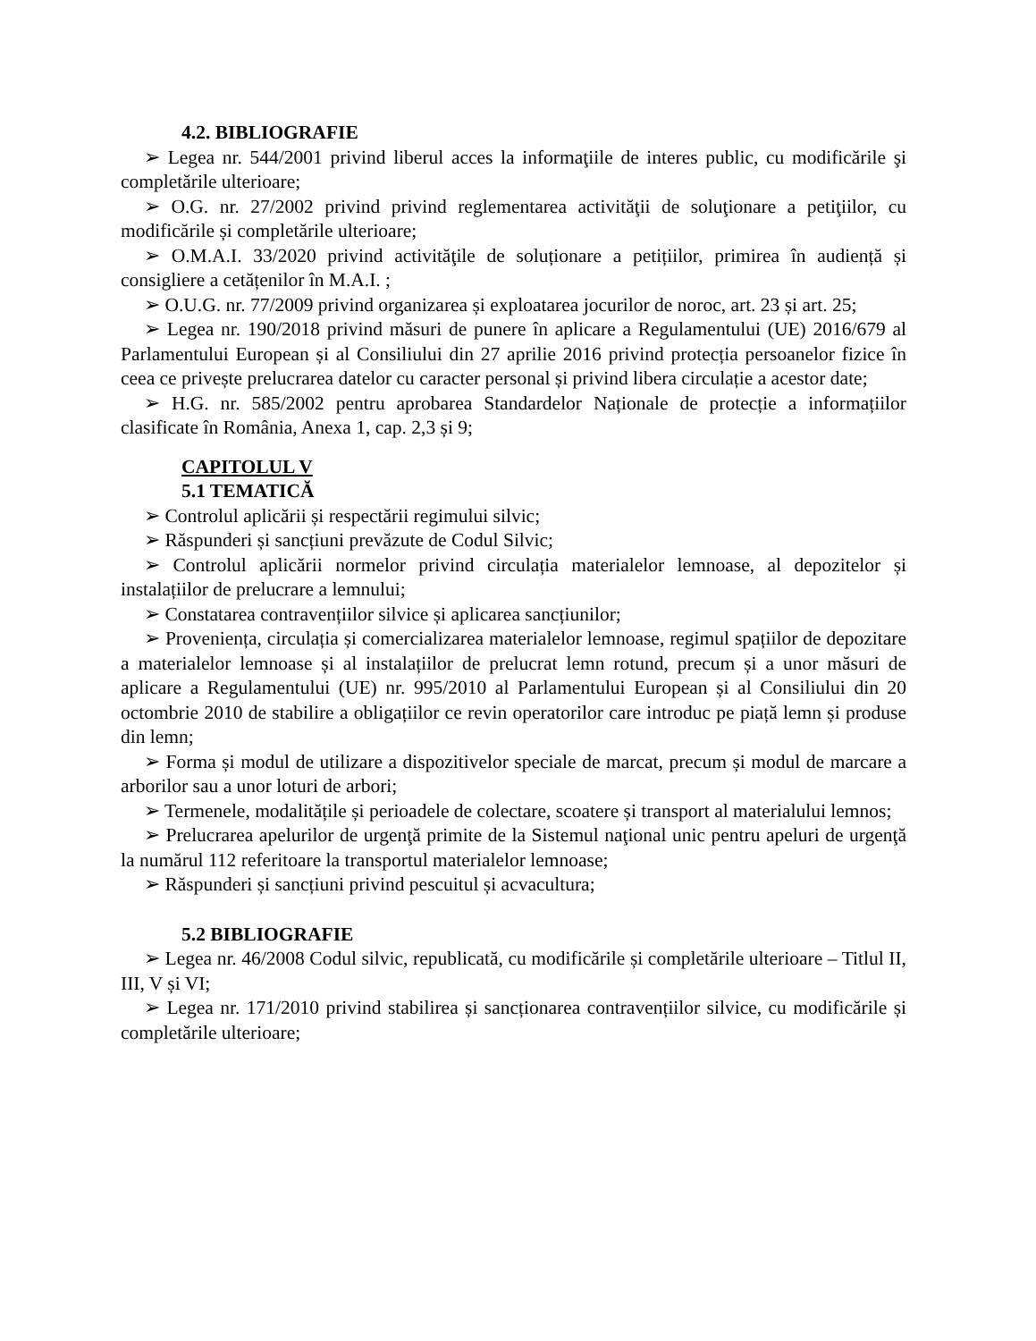4.2. BIBLIOGRAFIE
➢ Legea nr. 544/2001 privind liberul acces la informaţiile de interes public, cu modificările şi completările ulterioare;
➢ O.G. nr. 27/2002 privind privind reglementarea activităţii de soluţionare a petiţiilor, cu modificările și completările ulterioare;
➢ O.M.A.I. 33/2020 privind activităţile de soluționare a petițiilor, primirea în audiență și consigliere a cetățenilor în M.A.I. ;
➢ O.U.G. nr. 77/2009 privind organizarea și exploatarea jocurilor de noroc, art. 23 și art. 25;
➢ Legea nr. 190/2018 privind măsuri de punere în aplicare a Regulamentului (UE) 2016/679 al Parlamentului European și al Consiliului din 27 aprilie 2016 privind protecția persoanelor fizice în ceea ce privește prelucrarea datelor cu caracter personal și privind libera circulație a acestor date;
➢ H.G. nr. 585/2002 pentru aprobarea Standardelor Naționale de protecție a informațiilor clasificate în România, Anexa 1, cap. 2,3 și 9;
CAPITOLUL V
5.1 TEMATICĂ
➢ Controlul aplicării și respectării regimului silvic;
➢ Răspunderi și sancțiuni prevăzute de Codul Silvic;
➢ Controlul aplicării normelor privind circulația materialelor lemnoase, al depozitelor și instalațiilor de prelucrare a lemnului;
➢ Constatarea contravențiilor silvice și aplicarea sancțiunilor;
➢ Proveniența, circulația și comercializarea materialelor lemnoase, regimul spațiilor de depozitare a materialelor lemnoase și al instalațiilor de prelucrat lemn rotund, precum și a unor măsuri de aplicare a Regulamentului (UE) nr. 995/2010 al Parlamentului European și al Consiliului din 20 octombrie 2010 de stabilire a obligațiilor ce revin operatorilor care introduc pe piață lemn și produse din lemn;
➢ Forma și modul de utilizare a dispozitivelor speciale de marcat, precum și modul de marcare a arborilor sau a unor loturi de arbori;
➢ Termenele, modalitățile și perioadele de colectare, scoatere și transport al materialului lemnos;
➢ Prelucrarea apelurilor de urgenţă primite de la Sistemul naţional unic pentru apeluri de urgenţă la numărul 112 referitoare la transportul materialelor lemnoase;
➢ Răspunderi și sancțiuni privind pescuitul și acvacultura;
5.2 BIBLIOGRAFIE
➢ Legea nr. 46/2008 Codul silvic, republicată, cu modificările și completările ulterioare – Titlul II, III, V și VI;
➢ Legea nr. 171/2010 privind stabilirea și sancționarea contravențiilor silvice, cu modificările și completările ulterioare;